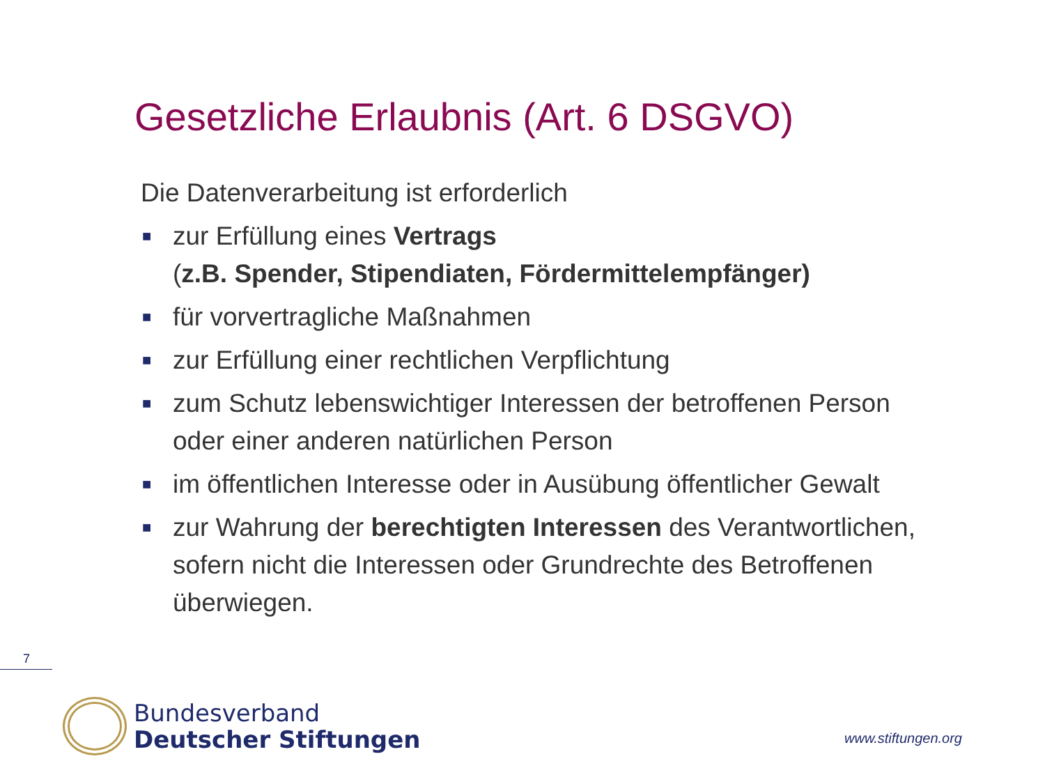Gesetzliche Erlaubnis (Art. 6 DSGVO)
Die Datenverarbeitung ist erforderlich
■ zur Erfüllung eines Vertrags
(z.B. Spender, Stipendiaten, Fördermittelempfänger)
■ für vorvertragliche Maßnahmen
■ zur Erfüllung einer rechtlichen Verpflichtung
■ zum Schutz lebenswichtiger Interessen der betroffenen Person oder einer anderen natürlichen Person
■ im öffentlichen Interesse oder in Ausübung öffentlicher Gewalt
■ zur Wahrung der berechtigten Interessen des Verantwortlichen, sofern nicht die Interessen oder Grundrechte des Betroffenen überwiegen.
7
Bundesverband
Deutscher Stiftungen
www.stiftungen.org